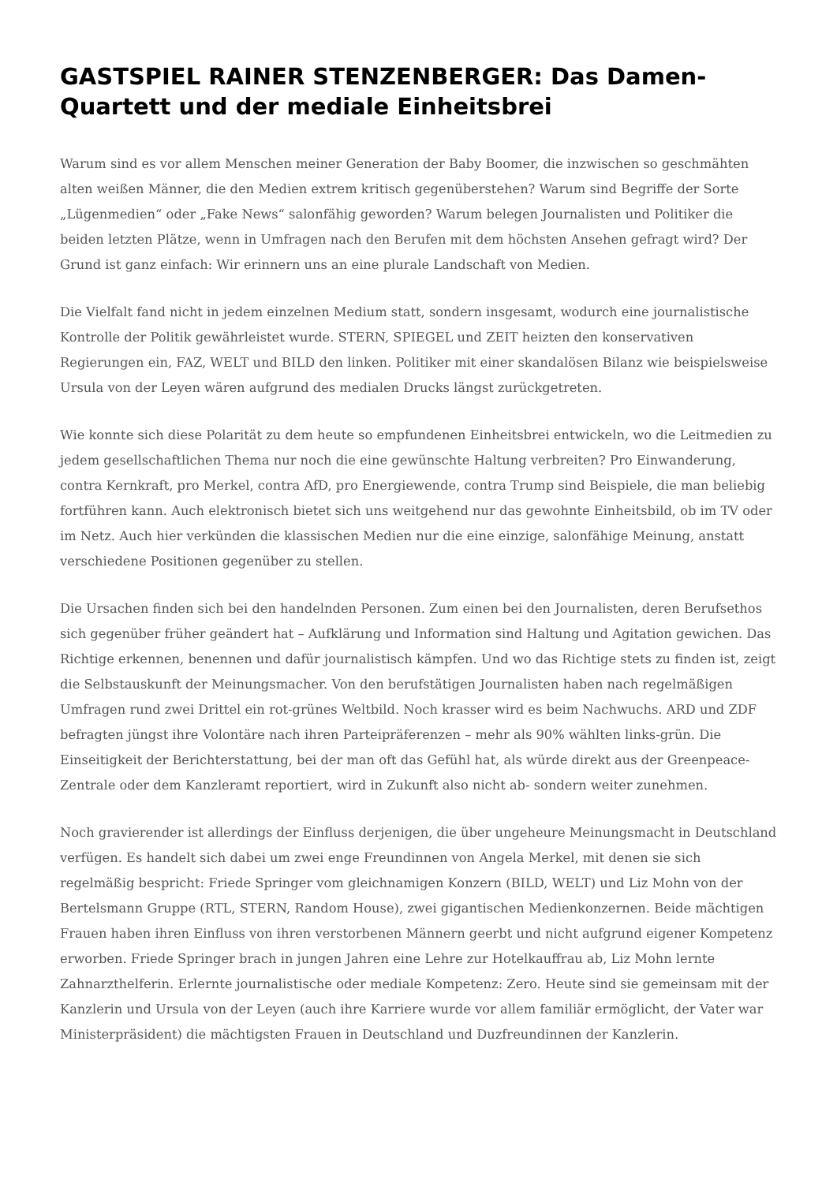GASTSPIEL RAINER STENZENBERGER: Das Damen-Quartett und der mediale Einheitsbrei
Warum sind es vor allem Menschen meiner Generation der Baby Boomer, die inzwischen so geschmähten alten weißen Männer, die den Medien extrem kritisch gegenüberstehen? Warum sind Begriffe der Sorte „Lügenmedien“ oder „Fake News“ salonfähig geworden? Warum belegen Journalisten und Politiker die beiden letzten Plätze, wenn in Umfragen nach den Berufen mit dem höchsten Ansehen gefragt wird? Der Grund ist ganz einfach: Wir erinnern uns an eine plurale Landschaft von Medien.
Die Vielfalt fand nicht in jedem einzelnen Medium statt, sondern insgesamt, wodurch eine journalistische Kontrolle der Politik gewährleistet wurde. STERN, SPIEGEL und ZEIT heizten den konservativen Regierungen ein, FAZ, WELT und BILD den linken. Politiker mit einer skandalösen Bilanz wie beispielsweise Ursula von der Leyen wären aufgrund des medialen Drucks längst zurückgetreten.
Wie konnte sich diese Polarität zu dem heute so empfundenen Einheitsbrei entwickeln, wo die Leitmedien zu jedem gesellschaftlichen Thema nur noch die eine gewünschte Haltung verbreiten? Pro Einwanderung, contra Kernkraft, pro Merkel, contra AfD, pro Energiewende, contra Trump sind Beispiele, die man beliebig fortführen kann. Auch elektronisch bietet sich uns weitgehend nur das gewohnte Einheitsbild, ob im TV oder im Netz. Auch hier verkünden die klassischen Medien nur die eine einzige, salonfähige Meinung, anstatt verschiedene Positionen gegenüber zu stellen.
Die Ursachen finden sich bei den handelnden Personen. Zum einen bei den Journalisten, deren Berufsethos sich gegenüber früher geändert hat – Aufklärung und Information sind Haltung und Agitation gewichen. Das Richtige erkennen, benennen und dafür journalistisch kämpfen. Und wo das Richtige stets zu finden ist, zeigt die Selbstauskunft der Meinungsmacher. Von den berufstätigen Journalisten haben nach regelmäßigen Umfragen rund zwei Drittel ein rot-grünes Weltbild. Noch krasser wird es beim Nachwuchs. ARD und ZDF befragten jüngst ihre Volontäre nach ihren Parteipräferenzen – mehr als 90% wählten links-grün. Die Einseitigkeit der Berichterstattung, bei der man oft das Gefühl hat, als würde direkt aus der Greenpeace-Zentrale oder dem Kanzleramt reportiert, wird in Zukunft also nicht ab- sondern weiter zunehmen.
Noch gravierender ist allerdings der Einfluss derjenigen, die über ungeheure Meinungsmacht in Deutschland verfügen. Es handelt sich dabei um zwei enge Freundinnen von Angela Merkel, mit denen sie sich regelmäßig bespricht: Friede Springer vom gleichnamigen Konzern (BILD, WELT) und Liz Mohn von der Bertelsmann Gruppe (RTL, STERN, Random House), zwei gigantischen Medienkonzernen. Beide mächtigen Frauen haben ihren Einfluss von ihren verstorbenen Männern geerbt und nicht aufgrund eigener Kompetenz erworben. Friede Springer brach in jungen Jahren eine Lehre zur Hotelkauffrau ab, Liz Mohn lernte Zahnarzthelferin. Erlernte journalistische oder mediale Kompetenz: Zero. Heute sind sie gemeinsam mit der Kanzlerin und Ursula von der Leyen (auch ihre Karriere wurde vor allem familiär ermöglicht, der Vater war Ministerpräsident) die mächtigsten Frauen in Deutschland und Duzfreundinnen der Kanzlerin.